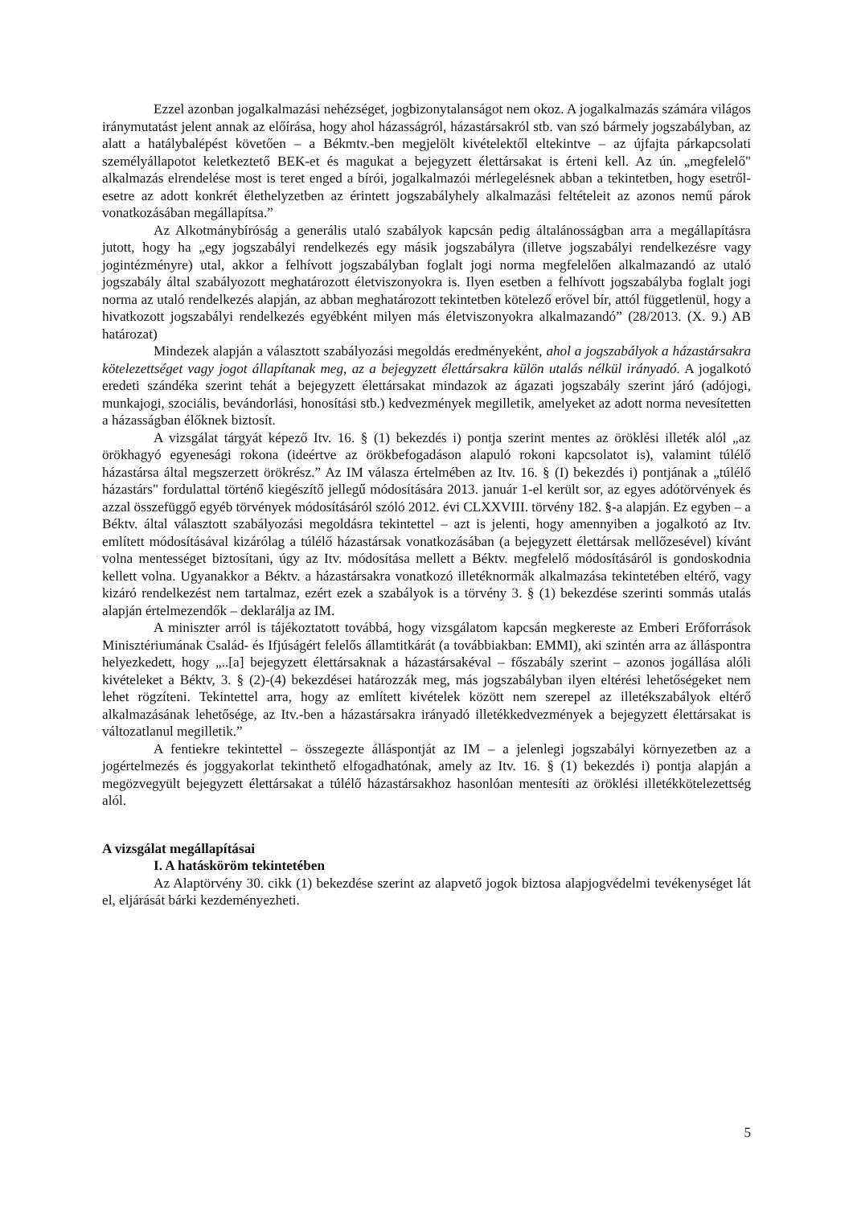Ezzel azonban jogalkalmazási nehézséget, jogbizonytalanságot nem okoz. A jogalkalmazás számára világos iránymutatást jelent annak az előírása, hogy ahol házasságról, házastársakról stb. van szó bármely jogszabályban, az alatt a hatálybalépést követően – a Békmtv.-ben megjelölt kivételektől eltekintve – az újfajta párkapcsolati személyállapotot keletkeztető BEK-et és magukat a bejegyzett élettársakat is érteni kell. Az ún. „megfelelő" alkalmazás elrendelése most is teret enged a bírói, jogalkalmazói mérlegelésnek abban a tekintetben, hogy esetről-esetre az adott konkrét élethelyzetben az érintett jogszabályhely alkalmazási feltételeit az azonos nemű párok vonatkozásában megállapítsa.”
Az Alkotmánybíróság a generális utaló szabályok kapcsán pedig általánosságban arra a megállapításra jutott, hogy ha „egy jogszabályi rendelkezés egy másik jogszabályra (illetve jogszabályi rendelkezésre vagy jogintézményre) utal, akkor a felhívott jogszabályban foglalt jogi norma megfelelően alkalmazandó az utaló jogszabály által szabályozott meghatározott életviszonyokra is. Ilyen esetben a felhívott jogszabályba foglalt jogi norma az utaló rendelkezés alapján, az abban meghatározott tekintetben kötelező erővel bír, attól függetlenül, hogy a hivatkozott jogszabályi rendelkezés egyébként milyen más életviszonyokra alkalmazandó” (28/2013. (X. 9.) AB határozat)
Mindezek alapján a választott szabályozási megoldás eredményeként, ahol a jogszabályok a házastársakra kötelezettséget vagy jogot állapítanak meg, az a bejegyzett élettársakra külön utalás nélkül irányadó. A jogalkotó eredeti szándéka szerint tehát a bejegyzett élettársakat mindazok az ágazati jogszabály szerint járó (adójogi, munkajogi, szociális, bevándorlási, honosítási stb.) kedvezmények megilletik, amelyeket az adott norma nevesítetten a házasságban élőknek biztosít.
A vizsgálat tárgyát képező Itv. 16. § (1) bekezdés i) pontja szerint mentes az öröklési illeték alól „az örökhagyó egyenesági rokona (ideértve az örökbefogadáson alapuló rokoni kapcsolatot is), valamint túlélő házastársa által megszerzett örökrész.” Az IM válasza értelmében az Itv. 16. § (I) bekezdés i) pontjának a „túlélő házastárs" fordulattal történő kiegészítő jellegű módosítására 2013. január 1-el került sor, az egyes adótörvények és azzal összefüggő egyéb törvények módosításáról szóló 2012. évi CLXXVIII. törvény 182. §-a alapján. Ez egyben – a Béktv. által választott szabályozási megoldásra tekintettel – azt is jelenti, hogy amennyiben a jogalkotó az Itv. említett módosításával kizárólag a túlélő házastársak vonatkozásában (a bejegyzett élettársak mellőzesével) kívánt volna mentességet biztosítani, úgy az Itv. módosítása mellett a Béktv. megfelelő módosításáról is gondoskodnia kellett volna. Ugyanakkor a Béktv. a házastársakra vonatkozó illetéknormák alkalmazása tekintetében eltérő, vagy kizáró rendelkezést nem tartalmaz, ezért ezek a szabályok is a törvény 3. § (1) bekezdése szerinti sommás utalás alapján értelmezendők – deklarálja az IM.
A miniszter arról is tájékoztatott továbbá, hogy vizsgálatom kapcsán megkereste az Emberi Erőforrások Minisztériumának Család- és Ifjúságért felelős államtitkárát (a továbbiakban: EMMI), aki szintén arra az álláspontra helyezkedett, hogy „..[a] bejegyzett élettársaknak a házastársakéval – főszabály szerint – azonos jogállása alóli kivételeket a Béktv, 3. § (2)-(4) bekezdései határozzák meg, más jogszabályban ilyen eltérési lehetőségeket nem lehet rögzíteni. Tekintettel arra, hogy az említett kivételek között nem szerepel az illetékszabályok eltérő alkalmazásának lehetősége, az Itv.-ben a házastársakra irányadó illetékkedvezmények a bejegyzett élettársakat is változatlanul megilletik.”
A fentiekre tekintettel – összegezte álláspontját az IM – a jelenlegi jogszabályi környezetben az a jogértelmezés és joggyakorlat tekinthető elfogadhatónak, amely az Itv. 16. § (1) bekezdés i) pontja alapján a megözvegyült bejegyzett élettársakat a túlélő házastársakhoz hasonlóan mentesíti az öröklési illetékkötelezettség alól.
A vizsgálat megállapításai
I. A hatásköröm tekintetében
Az Alaptörvény 30. cikk (1) bekezdése szerint az alapvető jogok biztosa alapjogvédelmi tevékenységet lát el, eljárását bárki kezdeményezheti.
5